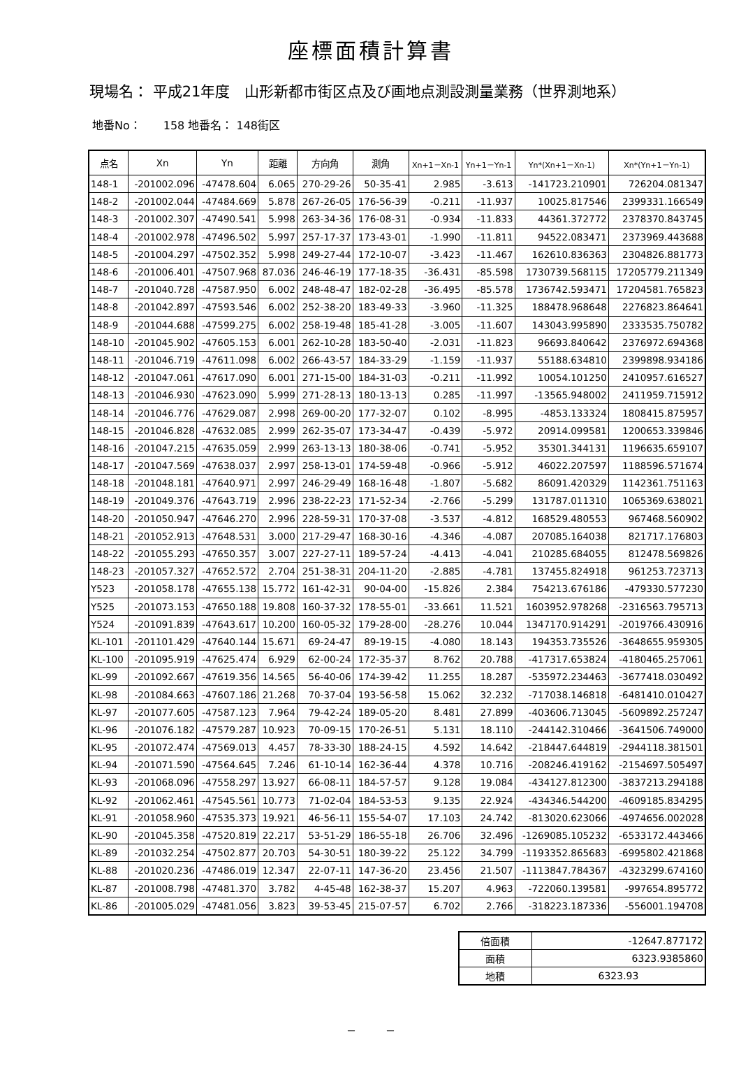座標面積計算書
現場名： 平成21年度　山形新都市街区点及び画地点測設測量業務（世界測地系）
地番No：　　158 地番名： 148街区
| 点名 | Xn | Yn | 距離 | 方向角 | 測角 | Xn+1－Xn-1 | Yn+1－Yn-1 | Yn*(Xn+1－Xn-1) | Xn*(Yn+1－Yn-1) |
| --- | --- | --- | --- | --- | --- | --- | --- | --- | --- |
| 148-1 | -201002.096 | -47478.604 | 6.065 | 270-29-26 | 50-35-41 | 2.985 | -3.613 | -141723.210901 | 726204.081347 |
| 148-2 | -201002.044 | -47484.669 | 5.878 | 267-26-05 | 176-56-39 | -0.211 | -11.937 | 10025.817546 | 2399331.166549 |
| 148-3 | -201002.307 | -47490.541 | 5.998 | 263-34-36 | 176-08-31 | -0.934 | -11.833 | 44361.372772 | 2378370.843745 |
| 148-4 | -201002.978 | -47496.502 | 5.997 | 257-17-37 | 173-43-01 | -1.990 | -11.811 | 94522.083471 | 2373969.443688 |
| 148-5 | -201004.297 | -47502.352 | 5.998 | 249-27-44 | 172-10-07 | -3.423 | -11.467 | 162610.836363 | 2304826.881773 |
| 148-6 | -201006.401 | -47507.968 | 87.036 | 246-46-19 | 177-18-35 | -36.431 | -85.598 | 1730739.568115 | 17205779.211349 |
| 148-7 | -201040.728 | -47587.950 | 6.002 | 248-48-47 | 182-02-28 | -36.495 | -85.578 | 1736742.593471 | 17204581.765823 |
| 148-8 | -201042.897 | -47593.546 | 6.002 | 252-38-20 | 183-49-33 | -3.960 | -11.325 | 188478.968648 | 2276823.864641 |
| 148-9 | -201044.688 | -47599.275 | 6.002 | 258-19-48 | 185-41-28 | -3.005 | -11.607 | 143043.995890 | 2333535.750782 |
| 148-10 | -201045.902 | -47605.153 | 6.001 | 262-10-28 | 183-50-40 | -2.031 | -11.823 | 96693.840642 | 2376972.694368 |
| 148-11 | -201046.719 | -47611.098 | 6.002 | 266-43-57 | 184-33-29 | -1.159 | -11.937 | 55188.634810 | 2399898.934186 |
| 148-12 | -201047.061 | -47617.090 | 6.001 | 271-15-00 | 184-31-03 | -0.211 | -11.992 | 10054.101250 | 2410957.616527 |
| 148-13 | -201046.930 | -47623.090 | 5.999 | 271-28-13 | 180-13-13 | 0.285 | -11.997 | -13565.948002 | 2411959.715912 |
| 148-14 | -201046.776 | -47629.087 | 2.998 | 269-00-20 | 177-32-07 | 0.102 | -8.995 | -4853.133324 | 1808415.875957 |
| 148-15 | -201046.828 | -47632.085 | 2.999 | 262-35-07 | 173-34-47 | -0.439 | -5.972 | 20914.099581 | 1200653.339846 |
| 148-16 | -201047.215 | -47635.059 | 2.999 | 263-13-13 | 180-38-06 | -0.741 | -5.952 | 35301.344131 | 1196635.659107 |
| 148-17 | -201047.569 | -47638.037 | 2.997 | 258-13-01 | 174-59-48 | -0.966 | -5.912 | 46022.207597 | 1188596.571674 |
| 148-18 | -201048.181 | -47640.971 | 2.997 | 246-29-49 | 168-16-48 | -1.807 | -5.682 | 86091.420329 | 1142361.751163 |
| 148-19 | -201049.376 | -47643.719 | 2.996 | 238-22-23 | 171-52-34 | -2.766 | -5.299 | 131787.011310 | 1065369.638021 |
| 148-20 | -201050.947 | -47646.270 | 2.996 | 228-59-31 | 170-37-08 | -3.537 | -4.812 | 168529.480553 | 967468.560902 |
| 148-21 | -201052.913 | -47648.531 | 3.000 | 217-29-47 | 168-30-16 | -4.346 | -4.087 | 207085.164038 | 821717.176803 |
| 148-22 | -201055.293 | -47650.357 | 3.007 | 227-27-11 | 189-57-24 | -4.413 | -4.041 | 210285.684055 | 812478.569826 |
| 148-23 | -201057.327 | -47652.572 | 2.704 | 251-38-31 | 204-11-20 | -2.885 | -4.781 | 137455.824918 | 961253.723713 |
| Y523 | -201058.178 | -47655.138 | 15.772 | 161-42-31 | 90-04-00 | -15.826 | 2.384 | 754213.676186 | -479330.577230 |
| Y525 | -201073.153 | -47650.188 | 19.808 | 160-37-32 | 178-55-01 | -33.661 | 11.521 | 1603952.978268 | -2316563.795713 |
| Y524 | -201091.839 | -47643.617 | 10.200 | 160-05-32 | 179-28-00 | -28.276 | 10.044 | 1347170.914291 | -2019766.430916 |
| KL-101 | -201101.429 | -47640.144 | 15.671 | 69-24-47 | 89-19-15 | -4.080 | 18.143 | 194353.735526 | -3648655.959305 |
| KL-100 | -201095.919 | -47625.474 | 6.929 | 62-00-24 | 172-35-37 | 8.762 | 20.788 | -417317.653824 | -4180465.257061 |
| KL-99 | -201092.667 | -47619.356 | 14.565 | 56-40-06 | 174-39-42 | 11.255 | 18.287 | -535972.234463 | -3677418.030492 |
| KL-98 | -201084.663 | -47607.186 | 21.268 | 70-37-04 | 193-56-58 | 15.062 | 32.232 | -717038.146818 | -6481410.010427 |
| KL-97 | -201077.605 | -47587.123 | 7.964 | 79-42-24 | 189-05-20 | 8.481 | 27.899 | -403606.713045 | -5609892.257247 |
| KL-96 | -201076.182 | -47579.287 | 10.923 | 70-09-15 | 170-26-51 | 5.131 | 18.110 | -244142.310466 | -3641506.749000 |
| KL-95 | -201072.474 | -47569.013 | 4.457 | 78-33-30 | 188-24-15 | 4.592 | 14.642 | -218447.644819 | -2944118.381501 |
| KL-94 | -201071.590 | -47564.645 | 7.246 | 61-10-14 | 162-36-44 | 4.378 | 10.716 | -208246.419162 | -2154697.505497 |
| KL-93 | -201068.096 | -47558.297 | 13.927 | 66-08-11 | 184-57-57 | 9.128 | 19.084 | -434127.812300 | -3837213.294188 |
| KL-92 | -201062.461 | -47545.561 | 10.773 | 71-02-04 | 184-53-53 | 9.135 | 22.924 | -434346.544200 | -4609185.834295 |
| KL-91 | -201058.960 | -47535.373 | 19.921 | 46-56-11 | 155-54-07 | 17.103 | 24.742 | -813020.623066 | -4974656.002028 |
| KL-90 | -201045.358 | -47520.819 | 22.217 | 53-51-29 | 186-55-18 | 26.706 | 32.496 | -1269085.105232 | -6533172.443466 |
| KL-89 | -201032.254 | -47502.877 | 20.703 | 54-30-51 | 180-39-22 | 25.122 | 34.799 | -1193352.865683 | -6995802.421868 |
| KL-88 | -201020.236 | -47486.019 | 12.347 | 22-07-11 | 147-36-20 | 23.456 | 21.507 | -1113847.784367 | -4323299.674160 |
| KL-87 | -201008.798 | -47481.370 | 3.782 | 4-45-48 | 162-38-37 | 15.207 | 4.963 | -722060.139581 | -997654.895772 |
| KL-86 | -201005.029 | -47481.056 | 3.823 | 39-53-45 | 215-07-57 | 6.702 | 2.766 | -318223.187336 | -556001.194708 |
| 倍面積 | -12647.877172 |
| 面積 | 6323.9385860 |
| 地積 | 6323.93 |
－　　　－